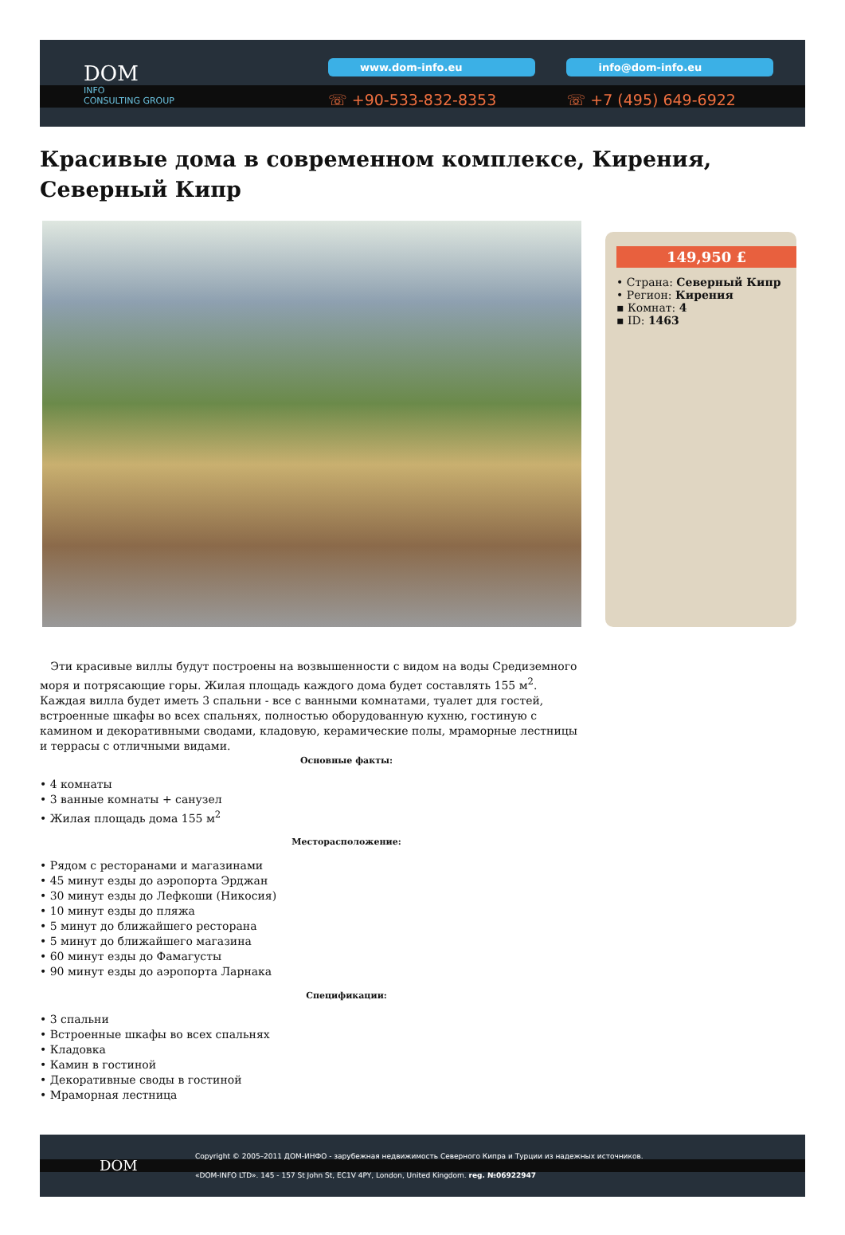DOM
INFO
CONSULTING GROUP
www.dom-info.eu
☏ +90-533-832-8353
info@dom-info.eu
☏ +7 (495) 649-6922
Красивые дома в современном комплексе, Кирения, Северный Кипр
149,950 £
• Страна: Северный Кипр
• Регион: Кирения
▪ Комнат: 4
▪ ID: 1463
Эти красивые виллы будут построены на возвышенности с видом на воды Средиземного моря и потрясающие горы. Жилая площадь каждого дома будет составлять 155 м<sup>2</sup>. Каждая вилла будет иметь 3 спальни - все с ванными комнатами, туалет для гостей, встроенные шкафы во всех спальнях, полностью оборудованную кухню, гостиную с камином и декоративными сводами, кладовую, керамические полы, мраморные лестницы и террасы с отличными видами.
Основные факты:
• 4 комнаты
• 3 ванные комнаты + санузел
• Жилая площадь дома 155 м<sup>2</sup>
Месторасположение:
• Рядом с ресторанами и магазинами
• 45 минут езды до аэропорта Эрджан
• 30 минут езды до Лефкоши (Никосия)
• 10 минут езды до пляжа
• 5 минут до ближайшего ресторана
• 5 минут до ближайшего магазина
• 60 минут езды до Фамагусты
• 90 минут езды до аэропорта Ларнака
Спецификации:
• 3 спальни
• Встроенные шкафы во всех спальнях
• Кладовка
• Камин в гостиной
• Декоративные своды в гостиной
• Мраморная лестница
DOM
Copyright © 2005–2011 ДОМ-ИНФО - зарубежная недвижимость Северного Кипра и Турции из надежных источников.
«DOM-INFO LTD». 145 - 157 St John St, EC1V 4PY, London, United Kingdom. reg. №06922947